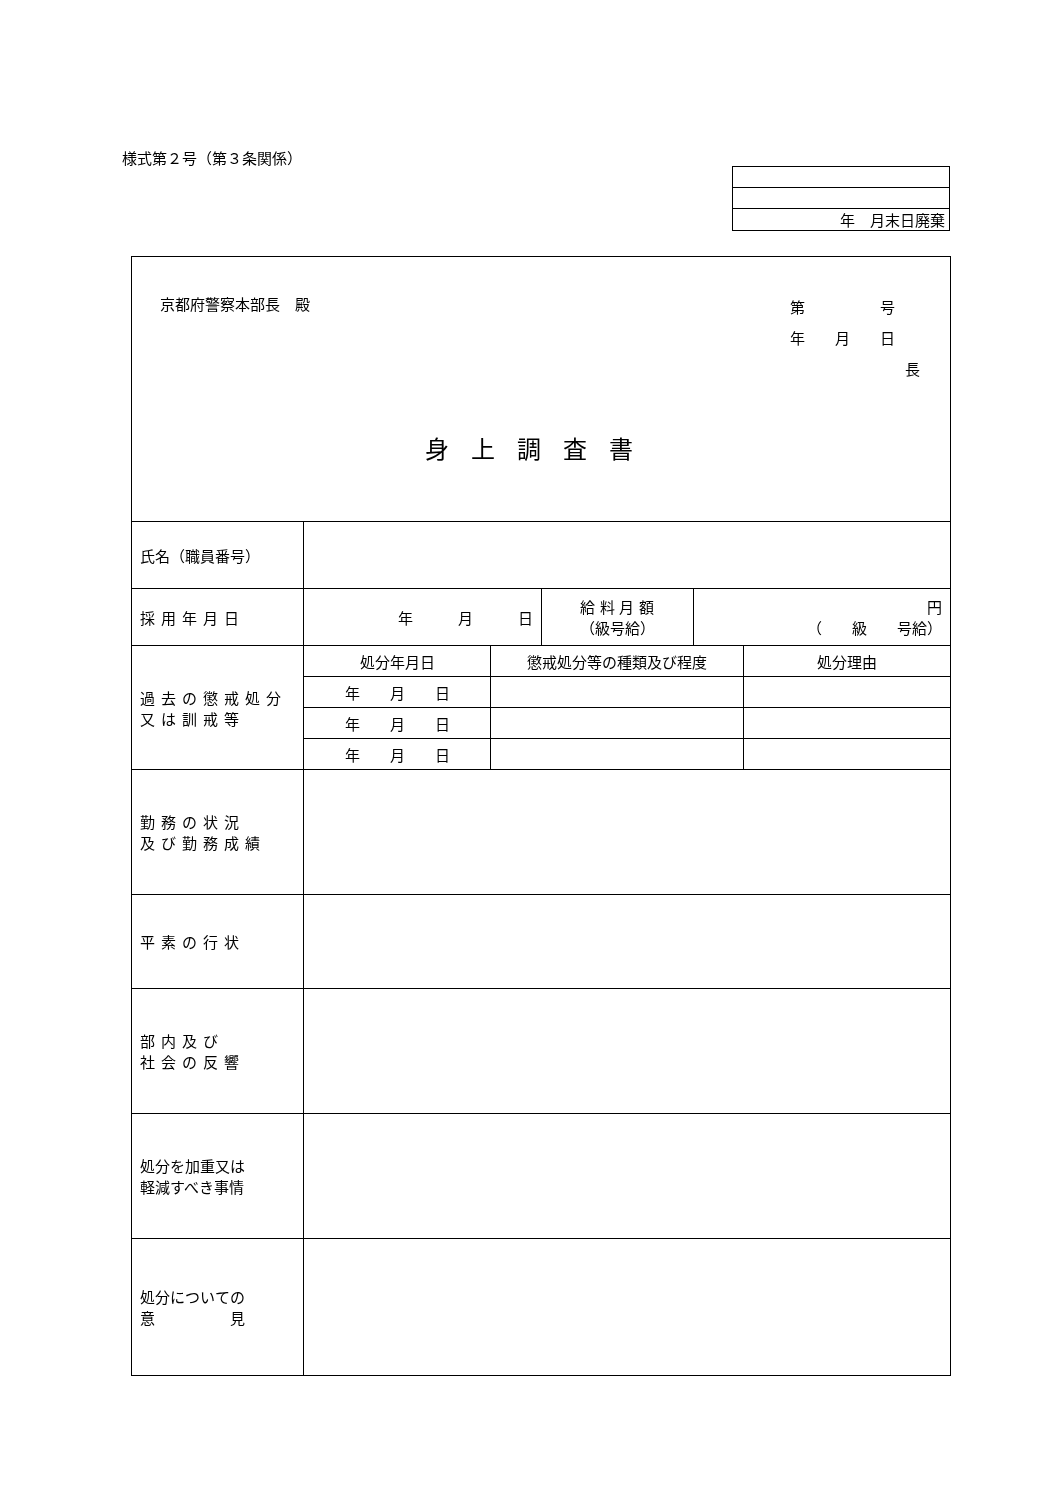様式第２号（第３条関係）
| 年 月末日廃棄 |
| 京都府警察本部長 殿 第 号 年 月 日 長 身上調査書 | | | | | |
| 氏名（職員番号） | | | | | |
| 採用年月日 | 年 月 日 | | 給 料 月 額 （級号給） | 円 （ 級 号給） | |
| 過去の懲戒処分 又は訓戒等 | 処分年月日 | 懲戒処分等の種類及び程度 | | | 処分理由 |
| | 年 月 日 | | | | |
| | 年 月 日 | | | | |
| | 年 月 日 | | | | |
| 勤務の状況 及び勤務成績 | | | | | |
| 平素の行状 | | | | | |
| 部内及び 社会の反響 | | | | | |
| 処分を加重又は 軽減すべき事情 | | | | | |
| 処分についての 意 見 | | | | | |